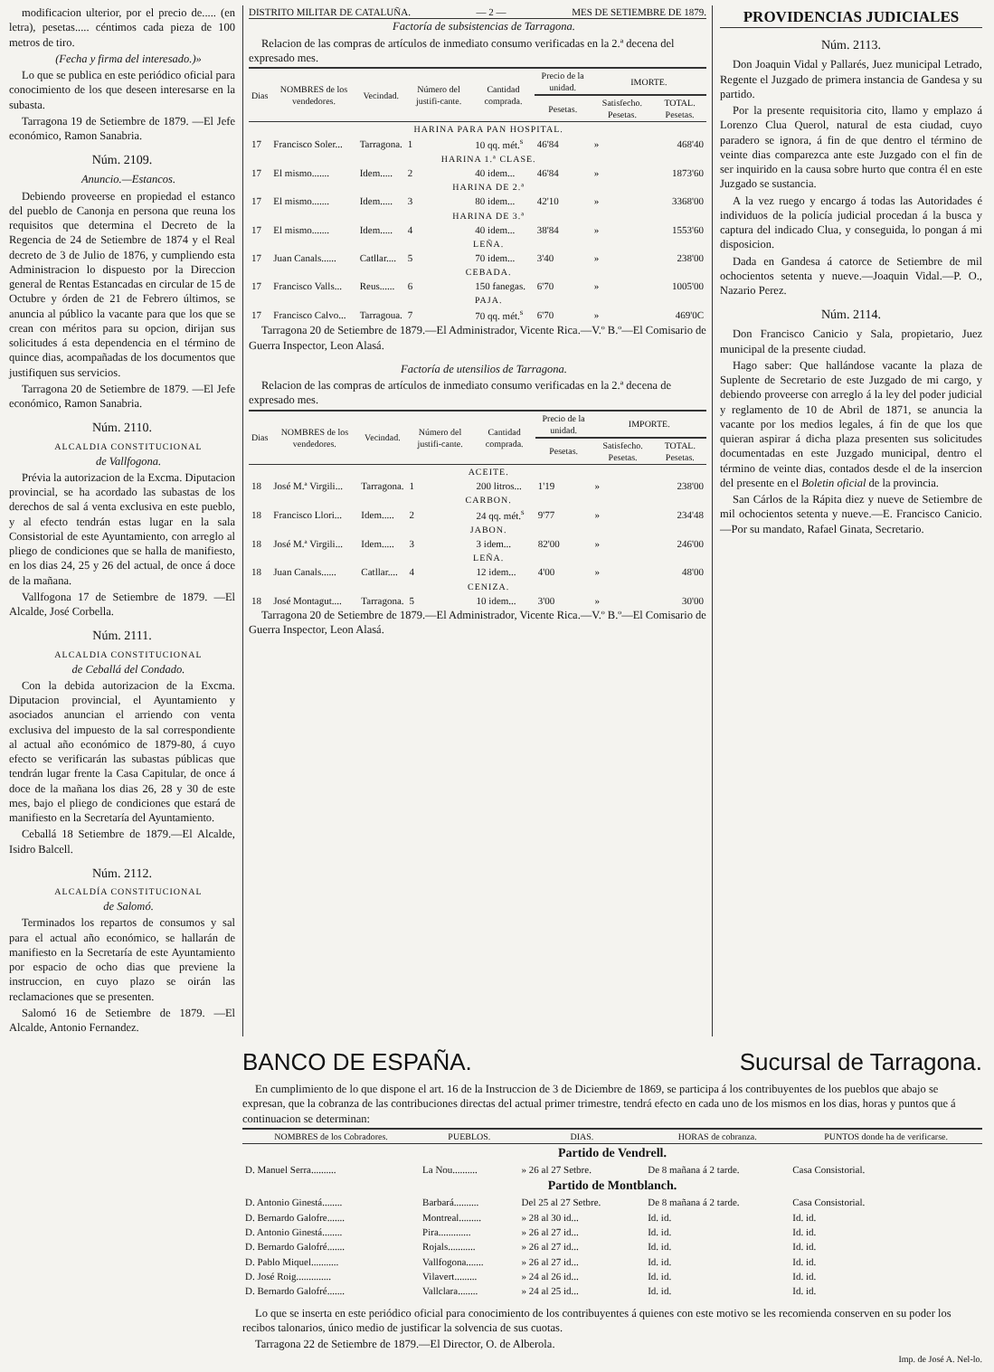modificacion ulterior, por el precio de..... (en letra), pesetas..... céntimos cada pieza de 100 metros de tiro.
(Fecha y firma del interesado.)»
Lo que se publica en este periódico oficial para conocimiento de los que deseen interesarse en la subasta.
Tarragona 19 de Setiembre de 1879. —El Jefe económico, Ramon Sanabria.
Núm. 2109.
Anuncio.—Estancos.
Debiendo proveerse en propiedad el estanco del pueblo de Canonja en persona que reuna los requisitos que determina el Decreto de la Regencia de 24 de Setiembre de 1874 y el Real decreto de 3 de Julio de 1876, y cumpliendo esta Administracion lo dispuesto por la Direccion general de Rentas Estancadas en circular de 15 de Octubre y órden de 21 de Febrero últimos, se anuncia al público la vacante para que los que se crean con méritos para su opcion, dirijan sus solicitudes á esta dependencia en el término de quince dias, acompañadas de los documentos que justifiquen sus servicios.
Tarragona 20 de Setiembre de 1879. —El Jefe económico, Ramon Sanabria.
Núm. 2110.
ALCALDIA CONSTITUCIONAL
de Vallfogona.
Prévia la autorizacion de la Excma. Diputacion provincial, se ha acordado las subastas de los derechos de sal á venta exclusiva en este pueblo, y al efecto tendrán estas lugar en la sala Consistorial de este Ayuntamiento, con arreglo al pliego de condiciones que se halla de manifiesto, en los dias 24, 25 y 26 del actual, de once á doce de la mañana.
Vallfogona 17 de Setiembre de 1879. —El Alcalde, José Corbella.
Núm. 2111.
ALCALDIA CONSTITUCIONAL
de Ceballá del Condado.
Con la debida autorizacion de la Excma. Diputacion provincial, el Ayuntamiento y asociados anuncian el arriendo con venta exclusiva del impuesto de la sal correspondiente al actual año económico de 1879-80, á cuyo efecto se verificarán las subastas públicas que tendrán lugar frente la Casa Capitular, de once á doce de la mañana los dias 26, 28 y 30 de este mes, bajo el pliego de condiciones que estará de manifiesto en la Secretaría del Ayuntamiento.
Ceballá 18 Setiembre de 1879.—El Alcalde, Isidro Balcell.
Núm. 2112.
ALCALDÍA CONSTITUCIONAL
de Salomó.
Terminados los repartos de consumos y sal para el actual año económico, se hallarán de manifiesto en la Secretaría de este Ayuntamiento por espacio de ocho dias que previene la instruccion, en cuyo plazo se oirán las reclamaciones que se presenten.
Salomó 16 de Setiembre de 1879. —El Alcalde, Antonio Fernandez.
DISTRITO MILITAR DE CATALUÑA. — 2 — MES DE SETIEMBRE DE 1879.
Factoría de subsistencias de Tarragona.
Relacion de las compras de artículos de inmediato consumo verificadas en la 2.ª decena del expresado mes.
| Dias | NOMBRES de los vendedores. | Vecindad. | Número del justifi-cante. | Cantidad comprada. | Precio de la unidad. | IMORTE. | |
| --- | --- | --- | --- | --- | --- | --- | --- |
| | | | | | Pesetas. | Satisfecho. Pesetas. | TOTAL. Pesetas. |
| | HARINA PARA PAN HOSPITAL. | | | | | | |
| 17 | Francisco Soler... | Tarragona. | 1 | 10 qq. mét.<sup>s</sup> | 46'84 | » | 468'40 |
| | HARINA 1.ª CLASE. | | | | | | |
| 17 | El mismo....... | Idem..... | 2 | 40 idem... | 46'84 | » | 1873'60 |
| | HARINA DE 2.ª | | | | | | |
| 17 | El mismo....... | Idem..... | 3 | 80 idem... | 42'10 | » | 3368'00 |
| | HARINA DE 3.ª | | | | | | |
| 17 | El mismo....... | Idem..... | 4 | 40 idem... | 38'84 | » | 1553'60 |
| | LEÑA. | | | | | | |
| 17 | Juan Canals...... | Catllar.... | 5 | 70 idem... | 3'40 | » | 238'00 |
| | CEBADA. | | | | | | |
| 17 | Francisco Valls... | Reus...... | 6 | 150 fanegas. | 6'70 | » | 1005'00 |
| | PAJA. | | | | | | |
| 17 | Francisco Calvo... | Tarragoua. | 7 | 70 qq. mét.<sup>s</sup> | 6'70 | » | 469'0C |
Tarragona 20 de Setiembre de 1879.—El Administrador, Vicente Rica.—V.º B.º—El Comisario de Guerra Inspector, Leon Alasá.
Factoría de utensilios de Tarragona.
Relacion de las compras de artículos de inmediato consumo verificadas en la 2.ª decena de expresado mes.
| Dias | NOMBRES de los vendedores. | Vecindad. | Número del justifi-cante. | Cantidad comprada. | Precio de la unidad. | IMPORTE. | |
| --- | --- | --- | --- | --- | --- | --- | --- |
| | | | | | Pesetas. | Satisfecho. Pesetas. | TOTAL. Pesetas. |
| | ACEITE. | | | | | | |
| 18 | José M.ª Virgili... | Tarragona. | 1 | 200 litros... | 1'19 | » | 238'00 |
| | CARBON. | | | | | | |
| 18 | Francisco Llori... | Idem..... | 2 | 24 qq. mét.<sup>s</sup> | 9'77 | » | 234'48 |
| | JABON. | | | | | | |
| 18 | José M.ª Virgili... | Idem..... | 3 | 3 idem... | 82'00 | » | 246'00 |
| | LEÑA. | | | | | | |
| 18 | Juan Canals...... | Catllar.... | 4 | 12 idem... | 4'00 | » | 48'00 |
| | CENIZA. | | | | | | |
| 18 | José Montagut.... | Tarragona. | 5 | 10 idem... | 3'00 | » | 30'00 |
Tarragona 20 de Setiembre de 1879.—El Administrador, Vicente Rica.—V.º B.º—El Comisario de Guerra Inspector, Leon Alasá.
PROVIDENCIAS JUDICIALES
Núm. 2113.
Don Joaquin Vidal y Pallarés, Juez municipal Letrado, Regente el Juzgado de primera instancia de Gandesa y su partido.
Por la presente requisitoria cito, llamo y emplazo á Lorenzo Clua Querol, natural de esta ciudad, cuyo paradero se ignora, á fin de que dentro el término de veinte dias comparezca ante este Juzgado con el fin de ser inquirido en la causa sobre hurto que contra él en este Juzgado se sustancia.
A la vez ruego y encargo á todas las Autoridades é individuos de la policía judicial procedan á la busca y captura del indicado Clua, y conseguida, lo pongan á mi disposicion.
Dada en Gandesa á catorce de Setiembre de mil ochocientos setenta y nueve.—Joaquin Vidal.—P. O., Nazario Perez.
Núm. 2114.
Don Francisco Canicio y Sala, propietario, Juez municipal de la presente ciudad.
Hago saber: Que hallándose vacante la plaza de Suplente de Secretario de este Juzgado de mi cargo, y debiendo proveerse con arreglo á la ley del poder judicial y reglamento de 10 de Abril de 1871, se anuncia la vacante por los medios legales, á fin de que los que quieran aspirar á dicha plaza presenten sus solicitudes documentadas en este Juzgado municipal, dentro el término de veinte dias, contados desde el de la insercion del presente en el Boletin oficial de la provincia.
San Cárlos de la Rápita diez y nueve de Setiembre de mil ochocientos setenta y nueve.—E. Francisco Canicio.—Por su mandato, Rafael Ginata, Secretario.
BANCO DE ESPAÑA. Sucursal de Tarragona.
En cumplimiento de lo que dispone el art. 16 de la Instruccion de 3 de Diciembre de 1869, se participa á los contribuyentes de los pueblos que abajo se expresan, que la cobranza de las contribuciones directas del actual primer trimestre, tendrá efecto en cada uno de los mismos en los dias, horas y puntos que á continuacion se determinan:
| NOMBRES de los Cobradores. | PUEBLOS. | DIAS. | HORAS de cobranza. | PUNTOS donde ha de verificarse. |
| --- | --- | --- | --- | --- |
| Partido de Vendrell. | | | | |
| D. Manuel Serra.......... | La Nou.......... | » 26 al 27 Setbre. | De 8 mañana á 2 tarde. | Casa Consistorial. |
| Partido de Montblanch. | | | | |
| D. Antonio Ginestá........ | Barbará.......... | Del 25 al 27 Setbre. | De 8 mañana á 2 tarde. | Casa Consistorial. |
| D. Bernardo Galofre....... | Montreal......... | » 28 al 30 id... | Id. id. | Id. id. |
| D. Antonio Ginestá........ | Pira............. | » 26 al 27 id... | Id. id. | Id. id. |
| D. Bernardo Galofré....... | Rojals........... | » 26 al 27 id... | Id. id. | Id. id. |
| D. Pablo Miquel........... | Vallfogona....... | » 26 al 27 id... | Id. id. | Id. id. |
| D. José Roig.............. | Vilavert......... | » 24 al 26 id... | Id. id. | Id. id. |
| D. Bernardo Galofré....... | Vallclara........ | » 24 al 25 id... | Id. id. | Id. id. |
Lo que se inserta en este periódico oficial para conocimiento de los contribuyentes á quienes con este motivo se les recomienda conserven en su poder los recibos talonarios, único medio de justificar la solvencia de sus cuotas.
Tarragona 22 de Setiembre de 1879.—El Director, O. de Alberola.
Imp. de José A. Nel-lo.